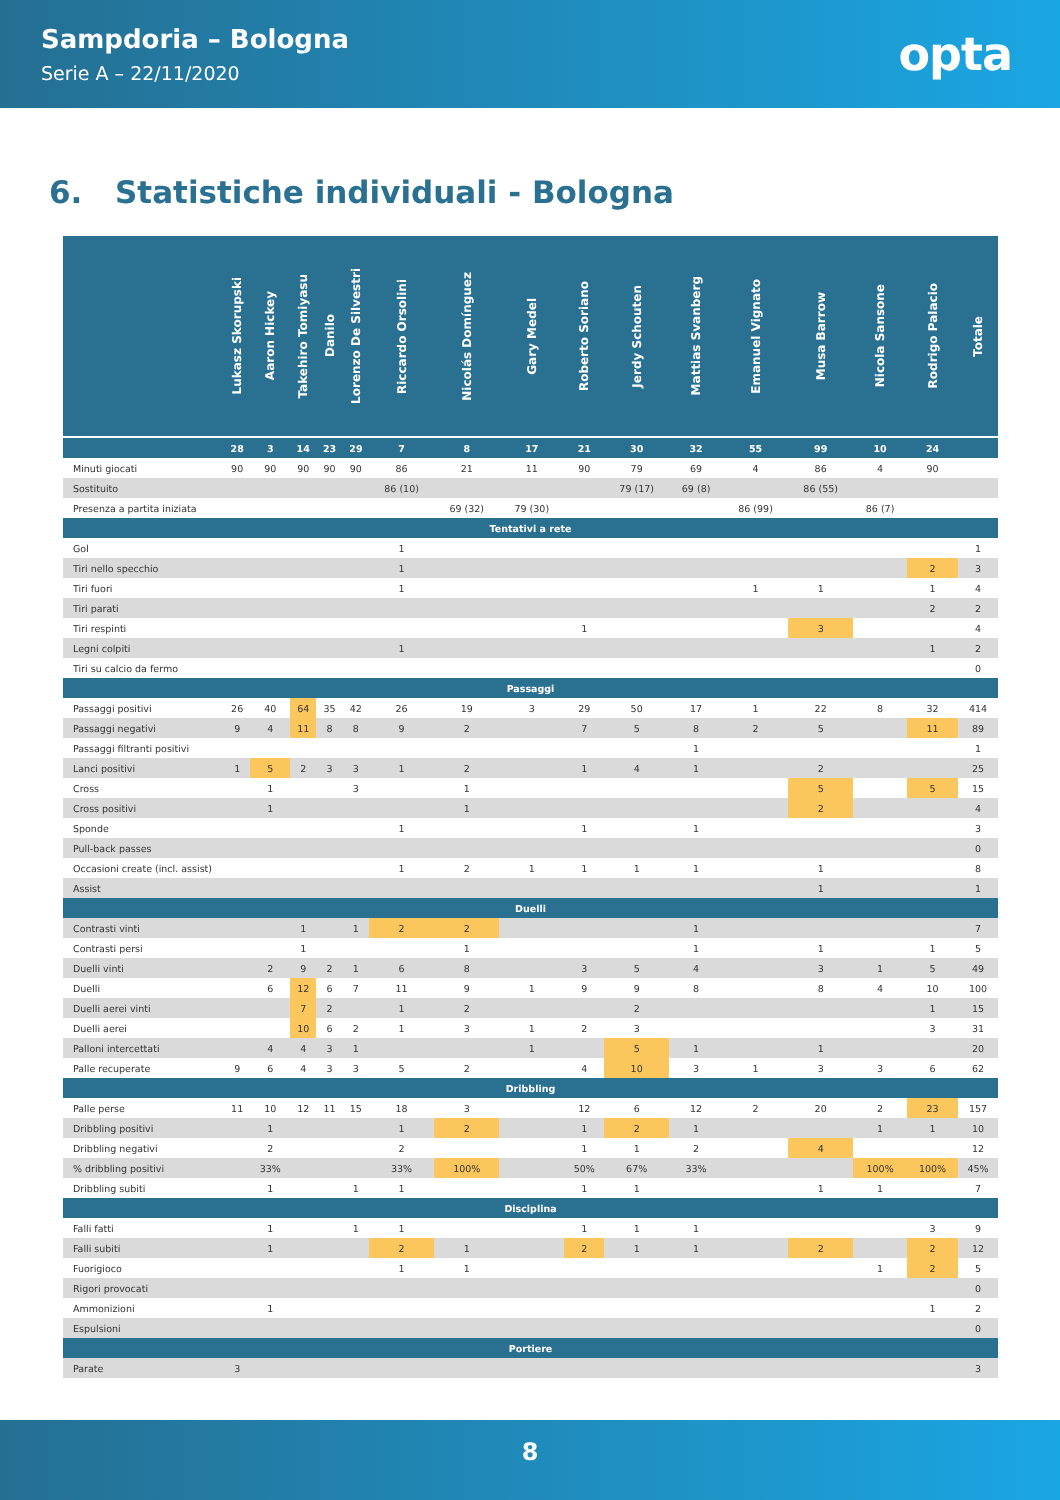Sampdoria – Bologna
Serie A – 22/11/2020
opta
6. Statistiche individuali - Bologna
| | Lukasz Skorupski | Aaron Hickey | Takehiro Tomiyasu | Danilo | Lorenzo De Silvestri | Riccardo Orsolini | Nicolás Domínguez | Gary Medel | Roberto Soriano | Jerdy Schouten | Mattias Svanberg | Emanuel Vignato | Musa Barrow | Nicola Sansone | Rodrigo Palacio | Totale |
| --- | --- | --- | --- | --- | --- | --- | --- | --- | --- | --- | --- | --- | --- | --- | --- | --- |
| | 28 | 3 | 14 | 23 | 29 | 7 | 8 | 17 | 21 | 30 | 32 | 55 | 99 | 10 | 24 | |
| Minuti giocati | 90 | 90 | 90 | 90 | 90 | 86 | 21 | 11 | 90 | 79 | 69 | 4 | 86 | 4 | 90 | |
| Sostituito | | | | | | 86 (10) | | | | 79 (17) | 69 (8) | | 86 (55) | | | |
| Presenza a partita iniziata | | | | | | | 69 (32) | 79 (30) | | | | 86 (99) | | 86 (7) | | |
| Tentativi a rete | | | | | | | | | | | | | | | | |
| Gol | | | | | | 1 | | | | | | | | | | 1 |
| Tiri nello specchio | | | | | | 1 | | | | | | | | | 2 | 3 |
| Tiri fuori | | | | | | 1 | | | | | | 1 | 1 | | 1 | 4 |
| Tiri parati | | | | | | | | | | | | | | | 2 | 2 |
| Tiri respinti | | | | | | | | | 1 | | | | 3 | | | 4 |
| Legni colpiti | | | | | | 1 | | | | | | | | | 1 | 2 |
| Tiri su calcio da fermo | | | | | | | | | | | | | | | | 0 |
| Passaggi | | | | | | | | | | | | | | | | |
| Passaggi positivi | 26 | 40 | 64 | 35 | 42 | 26 | 19 | 3 | 29 | 50 | 17 | 1 | 22 | 8 | 32 | 414 |
| Passaggi negativi | 9 | 4 | 11 | 8 | 8 | 9 | 2 | | 7 | 5 | 8 | 2 | 5 | | 11 | 89 |
| Passaggi filtranti positivi | | | | | | | | | | | 1 | | | | | 1 |
| Lanci positivi | 1 | 5 | 2 | 3 | 3 | 1 | 2 | | 1 | 4 | 1 | | 2 | | | 25 |
| Cross | | 1 | | | 3 | | 1 | | | | | | 5 | | 5 | 15 |
| Cross positivi | | 1 | | | | | 1 | | | | | | 2 | | | 4 |
| Sponde | | | | | | 1 | | | 1 | | 1 | | | | | 3 |
| Pull-back passes | | | | | | | | | | | | | | | | 0 |
| Occasioni create (incl. assist) | | | | | | 1 | 2 | 1 | 1 | 1 | 1 | | 1 | | | 8 |
| Assist | | | | | | | | | | | | | 1 | | | 1 |
| Duelli | | | | | | | | | | | | | | | | |
| Contrasti vinti | | | 1 | | 1 | 2 | 2 | | | | 1 | | | | | 7 |
| Contrasti persi | | | 1 | | | | 1 | | | | 1 | | 1 | | 1 | 5 |
| Duelli vinti | | 2 | 9 | 2 | 1 | 6 | 8 | | 3 | 5 | 4 | | 3 | 1 | 5 | 49 |
| Duelli | | 6 | 12 | 6 | 7 | 11 | 9 | 1 | 9 | 9 | 8 | | 8 | 4 | 10 | 100 |
| Duelli aerei vinti | | | 7 | 2 | | 1 | 2 | | | 2 | | | | | 1 | 15 |
| Duelli aerei | | | 10 | 6 | 2 | 1 | 3 | 1 | 2 | 3 | | | | | 3 | 31 |
| Palloni intercettati | | 4 | 4 | 3 | 1 | | | 1 | | 5 | 1 | | 1 | | | 20 |
| Palle recuperate | 9 | 6 | 4 | 3 | 3 | 5 | 2 | | 4 | 10 | 3 | 1 | 3 | 3 | 6 | 62 |
| Dribbling | | | | | | | | | | | | | | | | |
| Palle perse | 11 | 10 | 12 | 11 | 15 | 18 | 3 | | 12 | 6 | 12 | 2 | 20 | 2 | 23 | 157 |
| Dribbling positivi | | 1 | | | | 1 | 2 | | 1 | 2 | 1 | | | 1 | 1 | 10 |
| Dribbling negativi | | 2 | | | | 2 | | | 1 | 1 | 2 | | 4 | | | 12 |
| % dribbling positivi | | 33% | | | | 33% | 100% | | 50% | 67% | 33% | | | 100% | 100% | 45% |
| Dribbling subiti | | 1 | | | 1 | 1 | | | 1 | 1 | | | 1 | 1 | | 7 |
| Disciplina | | | | | | | | | | | | | | | | |
| Falli fatti | | 1 | | | 1 | 1 | | | 1 | 1 | 1 | | | | 3 | 9 |
| Falli subiti | | 1 | | | | 2 | 1 | | 2 | 1 | 1 | | 2 | | 2 | 12 |
| Fuorigioco | | | | | | 1 | 1 | | | | | | | 1 | 2 | 5 |
| Rigori provocati | | | | | | | | | | | | | | | | 0 |
| Ammonizioni | | 1 | | | | | | | | | | | | | 1 | 2 |
| Espulsioni | | | | | | | | | | | | | | | | 0 |
| Portiere | | | | | | | | | | | | | | | | |
| Parate | 3 | | | | | | | | | | | | | | | 3 |
8